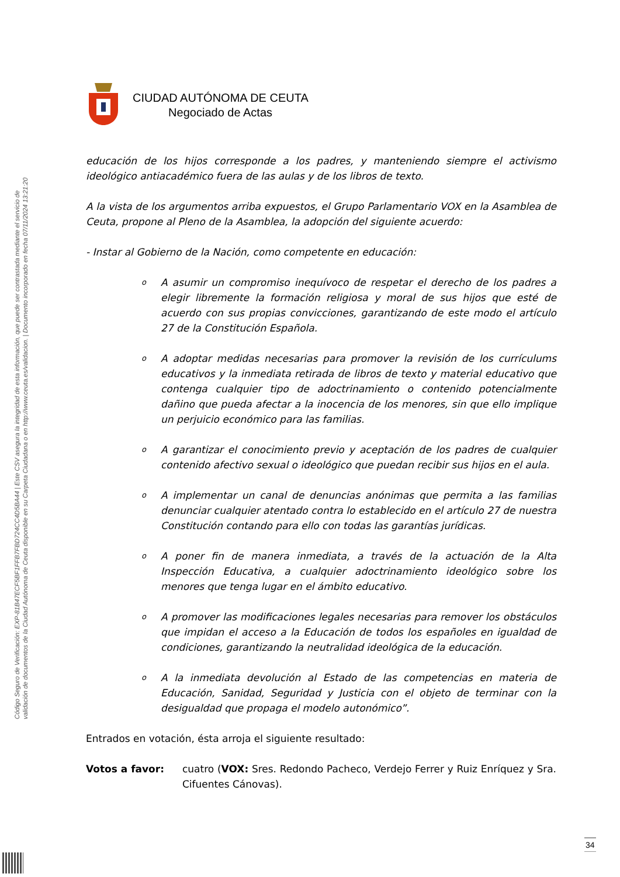Código Seguro de Verificación: EXP-81B47ECF5BF1FFB7FBD724CC4D5BA44 | Este CSV asegura la integridad de esta información, que puede ser contrastada mediante el servicio de
validación de documentos de la Ciudad Autónoma de Ceuta disponible en su Carpeta Ciudadana o en http://www.ceuta.es/validacion. | Documento incorporado en fecha 07/11/2024 13:21:20
CIUDAD AUTÓNOMA DE CEUTA
Negociado de Actas
educación de los hijos corresponde a los padres, y manteniendo siempre el activismo ideológico antiacadémico fuera de las aulas y de los libros de texto.
A la vista de los argumentos arriba expuestos, el Grupo Parlamentario VOX en la Asamblea de Ceuta, propone al Pleno de la Asamblea, la adopción del siguiente acuerdo:
- Instar al Gobierno de la Nación, como competente en educación:
o
A asumir un compromiso inequívoco de respetar el derecho de los padres a elegir libremente la formación religiosa y moral de sus hijos que esté de acuerdo con sus propias convicciones, garantizando de este modo el artículo 27 de la Constitución Española.
o
A adoptar medidas necesarias para promover la revisión de los currículums educativos y la inmediata retirada de libros de texto y material educativo que contenga cualquier tipo de adoctrinamiento o contenido potencialmente dañino que pueda afectar a la inocencia de los menores, sin que ello implique un perjuicio económico para las familias.
o
A garantizar el conocimiento previo y aceptación de los padres de cualquier contenido afectivo sexual o ideológico que puedan recibir sus hijos en el aula.
o
A implementar un canal de denuncias anónimas que permita a las familias denunciar cualquier atentado contra lo establecido en el artículo 27 de nuestra Constitución contando para ello con todas las garantías jurídicas.
o
A poner fin de manera inmediata, a través de la actuación de la Alta Inspección Educativa, a cualquier adoctrinamiento ideológico sobre los menores que tenga lugar en el ámbito educativo.
o
A promover las modificaciones legales necesarias para remover los obstáculos que impidan el acceso a la Educación de todos los españoles en igualdad de condiciones, garantizando la neutralidad ideológica de la educación.
o
A la inmediata devolución al Estado de las competencias en materia de Educación, Sanidad, Seguridad y Justicia con el objeto de terminar con la desigualdad que propaga el modelo autonómico”.
Entrados en votación, ésta arroja el siguiente resultado:
Votos a favor: cuatro (VOX: Sres. Redondo Pacheco, Verdejo Ferrer y Ruiz Enríquez y Sra. Cifuentes Cánovas).
34